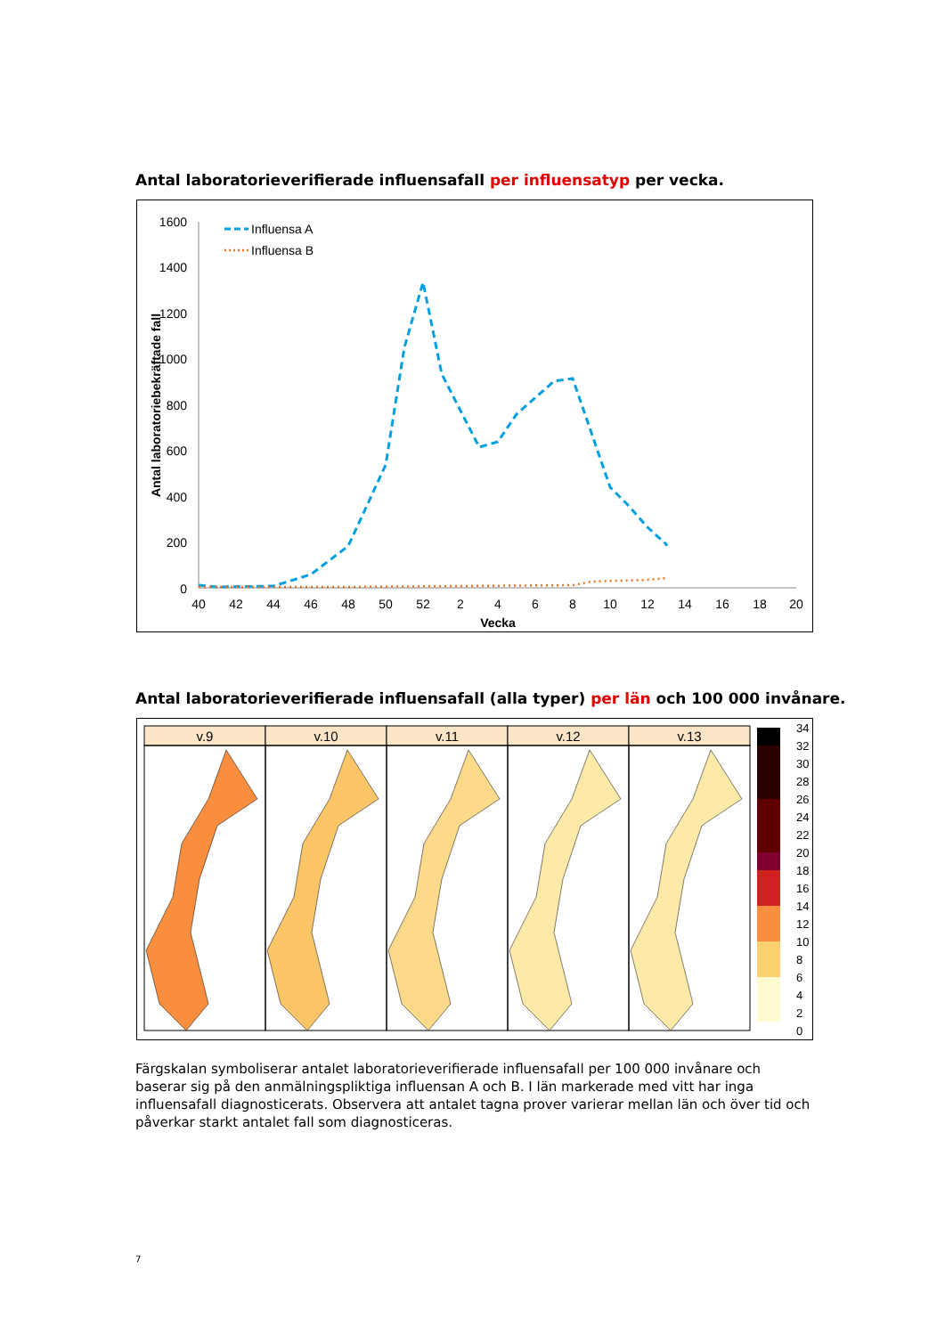Antal laboratorieverifierade influensafall per influensatyp per vecka.
1600
1400
1200
1000
800
600
400
200
0
40
42
44
46
48
50
52
2
4
6
8
10
12
14
16
18
20
Vecka
Antal laboratoriebekräftade fall
Influensa A
Influensa B
Antal laboratorieverifierade influensafall (alla typer) per län och 100 000 invånare.
v.9
v.10
v.11
v.12
v.13
34
32
30
28
26
24
22
20
18
16
14
12
10
8
6
4
2
0
Färgskalan symboliserar antalet laboratorieverifierade influensafall per 100 000 invånare och baserar sig på den anmälningspliktiga influensan A och B. I län markerade med vitt har inga influensafall diagnosticerats. Observera att antalet tagna prover varierar mellan län och över tid och påverkar starkt antalet fall som diagnosticeras.
7